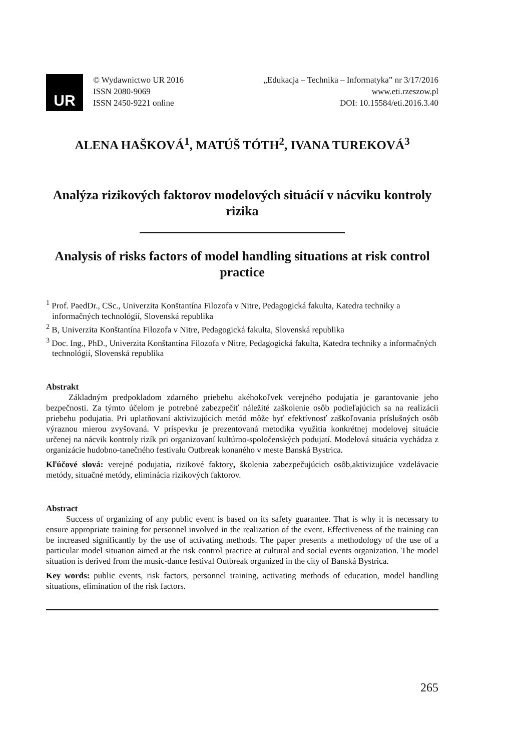UR
© Wydawnictwo UR 2016
ISSN 2080-9069
ISSN 2450-9221 online
„Edukacja – Technika – Informatyka” nr 3/17/2016
www.eti.rzeszow.pl
DOI: 10.15584/eti.2016.3.40
ALENA HAŠKOVÁ<sup>1</sup>, MATÚŠ TÓTH<sup>2</sup>, IVANA TUREKOVÁ<sup>3</sup>
Analýza rizikových faktorov modelových situácií v nácviku kontroly rizika
Analysis of risks factors of model handling situations at risk control practice
<sup>1</sup> Prof. PaedDr., CSc., Univerzita Konštantína Filozofa v Nitre, Pedagogická fakulta, Katedra techniky a informačných technológií, Slovenská republika
<sup>2</sup> B, Univerzita Konštantína Filozofa v Nitre, Pedagogická fakulta, Slovenská republika
<sup>3</sup> Doc. Ing., PhD., Univerzita Konštantína Filozofa v Nitre, Pedagogická fakulta, Katedra techniky a informačných technológií, Slovenská republika
Abstrakt
Základným predpokladom zdarného priebehu akéhokoľvek verejného podujatia je garantovanie jeho bezpečnosti. Za týmto účelom je potrebné zabezpečiť náležité zaškolenie osôb podieľajúcich sa na realizácii priebehu podujatia. Pri uplatňovaní aktivizujúcich metód môže byť efektívnosť zaškoľovania príslušných osôb výraznou mierou zvyšovaná. V príspevku je prezentovaná metodika využitia konkrétnej modelovej situácie určenej na nácvik kontroly rizík pri organizovaní kultúrno-spoločenských podujatí. Modelová situácia vychádza z organizácie hudobno-tanečného festivalu Outbreak konaného v meste Banská Bystrica.
Kľúčové slová: verejné podujatia, rizikové faktory, školenia zabezpečujúcich osôb,aktivizujúce vzdelávacie metódy, situačné metódy, eliminácia rizikových faktorov.
Abstract
Success of organizing of any public event is based on its safety guarantee. That is why it is necessary to ensure appropriate training for personnel involved in the realization of the event. Effectiveness of the training can be increased significantly by the use of activating methods. The paper presents a methodology of the use of a particular model situation aimed at the risk control practice at cultural and social events organization. The model situation is derived from the music-dance festival Outbreak organized in the city of Banská Bystrica.
Key words: public events, risk factors, personnel training, activating methods of education, model handling situations, elimination of the risk factors.
265